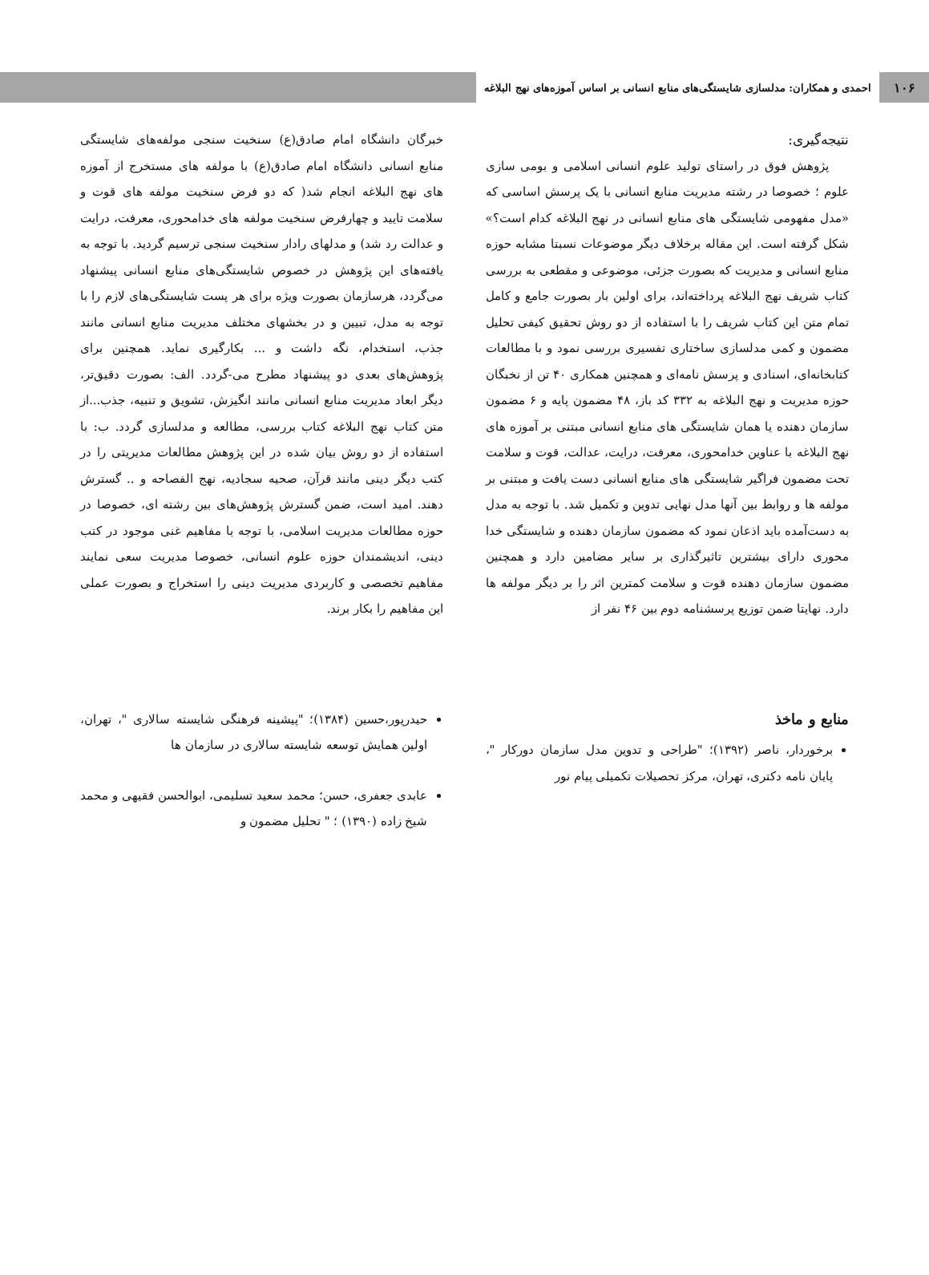۱۰۶
احمدی و همکاران: مدلسازی شایستگی‌های منابع انسانی بر اساس آموزه‌های نهج البلاغه
نتیجه‌گیری:
پژوهش فوق در راستای تولید علوم انسانی اسلامی و بومی سازی علوم ؛ خصوصا در رشته مدیریت منابع انسانی با یک پرسش اساسی که «مدل مفهومی شایستگی های منابع انسانی در نهج البلاغه کدام است؟» شکل گرفته است. این مقاله برخلاف دیگر موضوعات نسبتا مشابه حوزه منابع انسانی و مدیریت که بصورت جزئی، موضوعی و مقطعی به بررسی کتاب شریف نهج البلاغه پرداخته‌اند، برای اولین بار بصورت جامع و کامل تمام متن این کتاب شریف را با استفاده از دو روش تحقیق کیفی تحلیل مضمون و کمی مدلسازی ساختاری تفسیری بررسی نمود و با مطالعات کتابخانه‌ای، اسنادی و پرسش نامه‌ای و همچنین همکاری ۴۰ تن از نخبگان حوزه مدیریت و نهج البلاغه به ۳۳۲ کد باز، ۴۸ مضمون پایه و ۶ مضمون سازمان دهنده یا همان شایستگی های منابع انسانی مبتنی بر آموزه های نهج البلاغه با عناوین خدامحوری، معرفت، درایت، عدالت، قوت و سلامت تحت مضمون فراگیر شایستگی های منابع انسانی دست یافت و مبتنی بر مولفه ها و روابط بین آنها مدل نهایی تدوین و تکمیل شد. با توجه به مدل به دست‌آمده باید اذعان نمود که مضمون سازمان دهنده و شایستگی خدا محوری دارای بیشترین تاثیرگذاری بر سایر مضامین دارد و همچنین مضمون سازمان دهنده قوت و سلامت کمترین اثر را بر دیگر مولفه ها دارد. نهایتا ضمن توزیع پرسشنامه دوم بین ۴۶ نفر از
خبرگان دانشگاه امام صادق(ع) سنخیت سنجی مولفه‌های شایستگی منابع انسانی دانشگاه امام صادق(ع) با مولفه های مستخرج از آموزه های نهج البلاغه انجام شد( که دو فرض سنخیت مولفه های قوت و سلامت تایید و چهارفرض سنخیت مولفه های خدامحوری، معرفت، درایت و عدالت رد شد) و مدلهای رادار سنخیت سنجی ترسیم گردید. با توجه به یافته‌های این پژوهش در خصوص شایستگی‌های منابع انسانی پیشنهاد می‌گردد، هرسازمان بصورت ویژه برای هر پست شایستگی‌های لازم را با توجه به مدل، تبیین و در بخشهای مختلف مدیریت منابع انسانی مانند جذب، استخدام، نگه داشت و ... بکارگیری نماید. همچنین برای پژوهش‌های بعدی دو پیشنهاد مطرح می-گردد. الف: بصورت دقیق‌تر، دیگر ابعاد مدیریت منابع انسانی مانند انگیزش، تشویق و تنبیه، جذب...از متن کتاب نهج البلاغه کتاب بررسی، مطالعه و مدلسازی گردد. ب: با استفاده از دو روش بیان شده در این پژوهش مطالعات مدیریتی را در کتب دیگر دینی مانند قرآن، صحیه سجادیه، نهج الفصاحه و .. گسترش دهند. امید است، ضمن گسترش پژوهش‌های بین رشته ای، خصوصا در حوزه مطالعات مدیریت اسلامی، با توجه با مفاهیم غنی موجود در کتب دینی، اندیشمندان حوزه علوم انسانی، خصوصا مدیریت سعی نمایند مفاهیم تخصصی و کاربردی مدیریت دینی را استخراج و بصورت عملی این مفاهیم را بکار برند.
منابع و ماخذ
برخوردار، ناصر (۱۳۹۲)؛ "طراحی و تدوین مدل سازمان دورکار "، پایان نامه دکتری، تهران، مرکز تحصیلات تکمیلی پیام نور
حیدرپور،حسین (۱۳۸۴)؛ "پیشینه فرهنگی شایسته سالاری "، تهران، اولین همایش توسعه شایسته سالاری در سازمان ها
عابدی جعفری، حسن؛ محمد سعید تسلیمی، ابوالحسن فقیهی و محمد شیخ زاده (۱۳۹۰) ؛ " تحلیل مضمون و